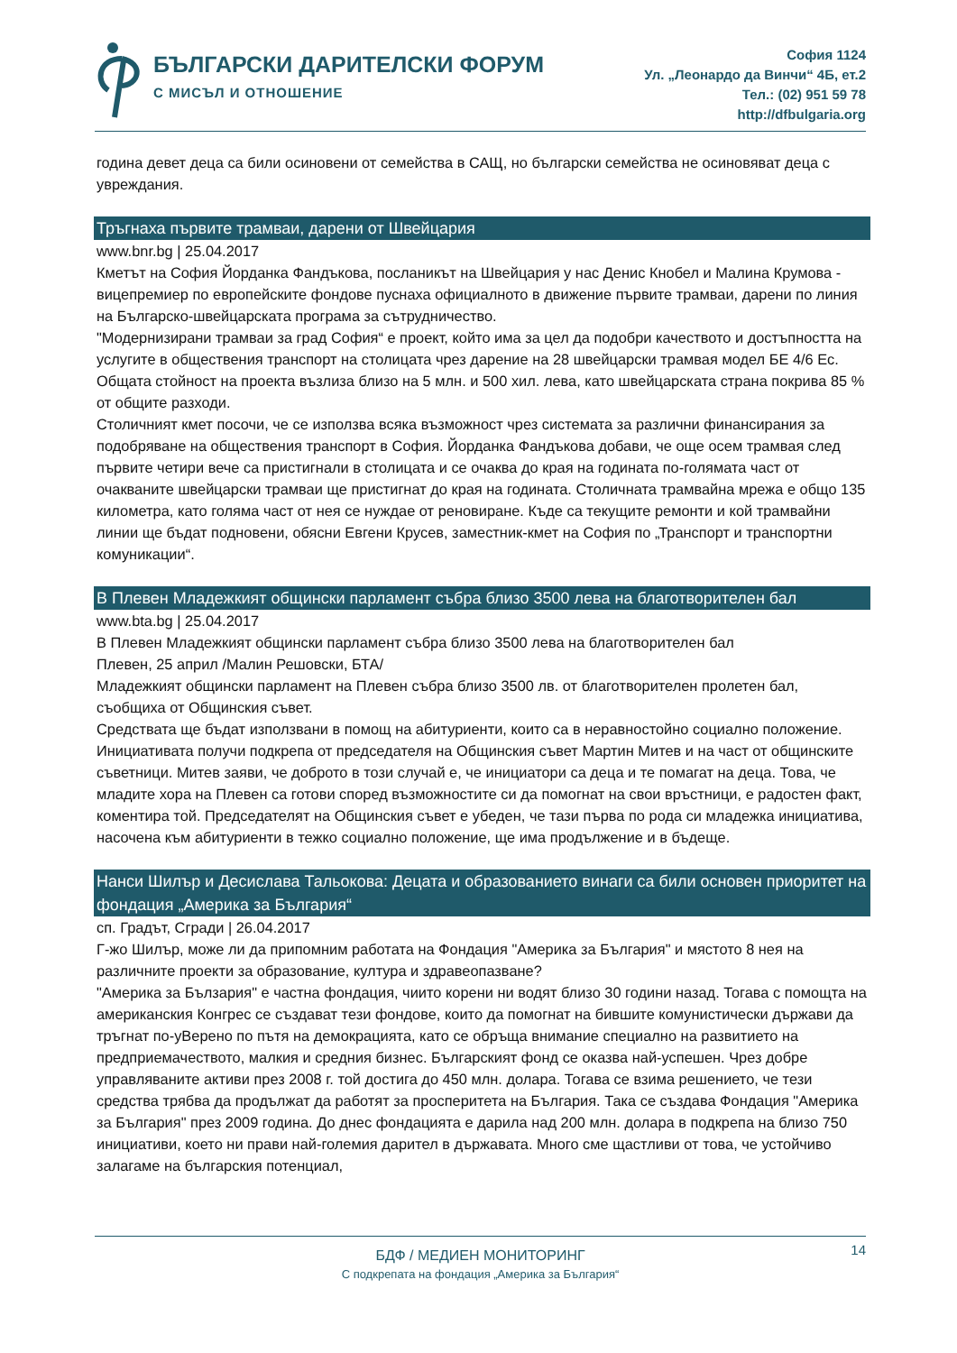БЪЛГАРСКИ ДАРИТЕЛСКИ ФОРУМ
С МИСЪЛ И ОТНОШЕНИЕ
София 1124
Ул. „Леонардо да Винчи“ 4Б, ет.2
Тел.: (02) 951 59 78
http://dfbulgaria.org
година девет деца са били осиновени от семейства в САЩ, но български семейства не осиновяват деца с увреждания.
Тръгнаха първите трамваи, дарени от Швейцария
www.bnr.bg | 25.04.2017
Кметът на София Йорданка Фандъкова, посланикът на Швейцария у нас Денис Кнобел и Малина Крумова - вицепремиер по европейските фондове пуснаха официалното в движение първите трамваи, дарени по линия на Българско-швейцарската програма за сътрудничество.
"Модернизирани трамваи за град София“ е проект, който има за цел да подобри качеството и достъпността на услугите в обществения транспорт на столицата чрез дарение на 28 швейцарски трамвая модел БЕ 4/6 Ес. Общата стойност на проекта възлиза близо на 5 млн. и 500 хил. лева, като швейцарската страна покрива 85 % от общите разходи.
Столичният кмет посочи, че се използва всяка възможност чрез системата за различни финансирания за подобряване на обществения транспорт в София. Йорданка Фандъкова добави, че още осем трамвая след първите четири вече са пристигнали в столицата и се очаква до края на годината по-голямата част от очакваните швейцарски трамваи ще пристигнат до края на годината. Столичната трамвайна мрежа е общо 135 километра, като голяма част от нея се нуждае от реновиране. Къде са текущите ремонти и кой трамвайни линии ще бъдат подновени, обясни Евгени Крусев, заместник-кмет на София по „Транспорт и транспортни комуникации“.
В Плевен Младежкият общински парламент събра близо 3500 лева на благотворителен бал
www.bta.bg | 25.04.2017
В Плевен Младежкият общински парламент събра близо 3500 лева на благотворителен бал
Плевен, 25 април /Малин Решовски, БТА/
Младежкият общински парламент на Плевен събра близо 3500 лв. от благотворителен пролетен бал, съобщиха от Общинския съвет.
Средствата ще бъдат използвани в помощ на абитуриенти, които са в неравностойно социално положение.
Инициативата получи подкрепа от председателя на Общинския съвет Мартин Митев и на част от общинските съветници. Митев заяви, че доброто в този случай е, че инициатори са деца и те помагат на деца. Това, че младите хора на Плевен са готови според възможностите си да помогнат на свои връстници, е радостен факт, коментира той. Председателят на Общинския съвет е убеден, че тази първа по рода си младежка инициатива, насочена към абитуриенти в тежко социално положение, ще има продължение и в бъдеще.
Нанси Шилър и Десислава Тальокова: Децата и образованието винаги са били основен приоритет на фондация „Америка за България“
сп. Градът, Сгради | 26.04.2017
Г-жо Шилър, може ли да припомним работата на Фондация "Америка за България" и мястото 8 нея на различните проекти за образование, култура и здравеопазване?
"Америка за Бълзария" е частна фондация, чиито корени ни водят близо 30 години назад. Тогава с помощта на американския Конгрес се създават тези фондове, които да помогнат на бившите комунистически държави да тръгнат по-уВерено по пътя на демокрацията, като се обръща внимание специално на развитието на предприемачеството, малкия и средния бизнес. Българският фонд се оказва най-успешен. Чрез добре управляваните активи през 2008 г. той достига до 450 млн. долара. Тогава се взима решението, че тези средства трябва да продължат да работят за просперитета на България. Така се създава Фондация "Америка за България" през 2009 година. До днес фондацията е дарила над 200 млн. долара в подкрепа на близо 750 инициативи, което ни прави най-големия дарител в държавата. Много сме щастливи от това, че устойчиво залагаме на българския потенциал,
14
БДФ / МЕДИЕН МОНИТОРИНГ
С подкрепата на фондация „Америка за България“